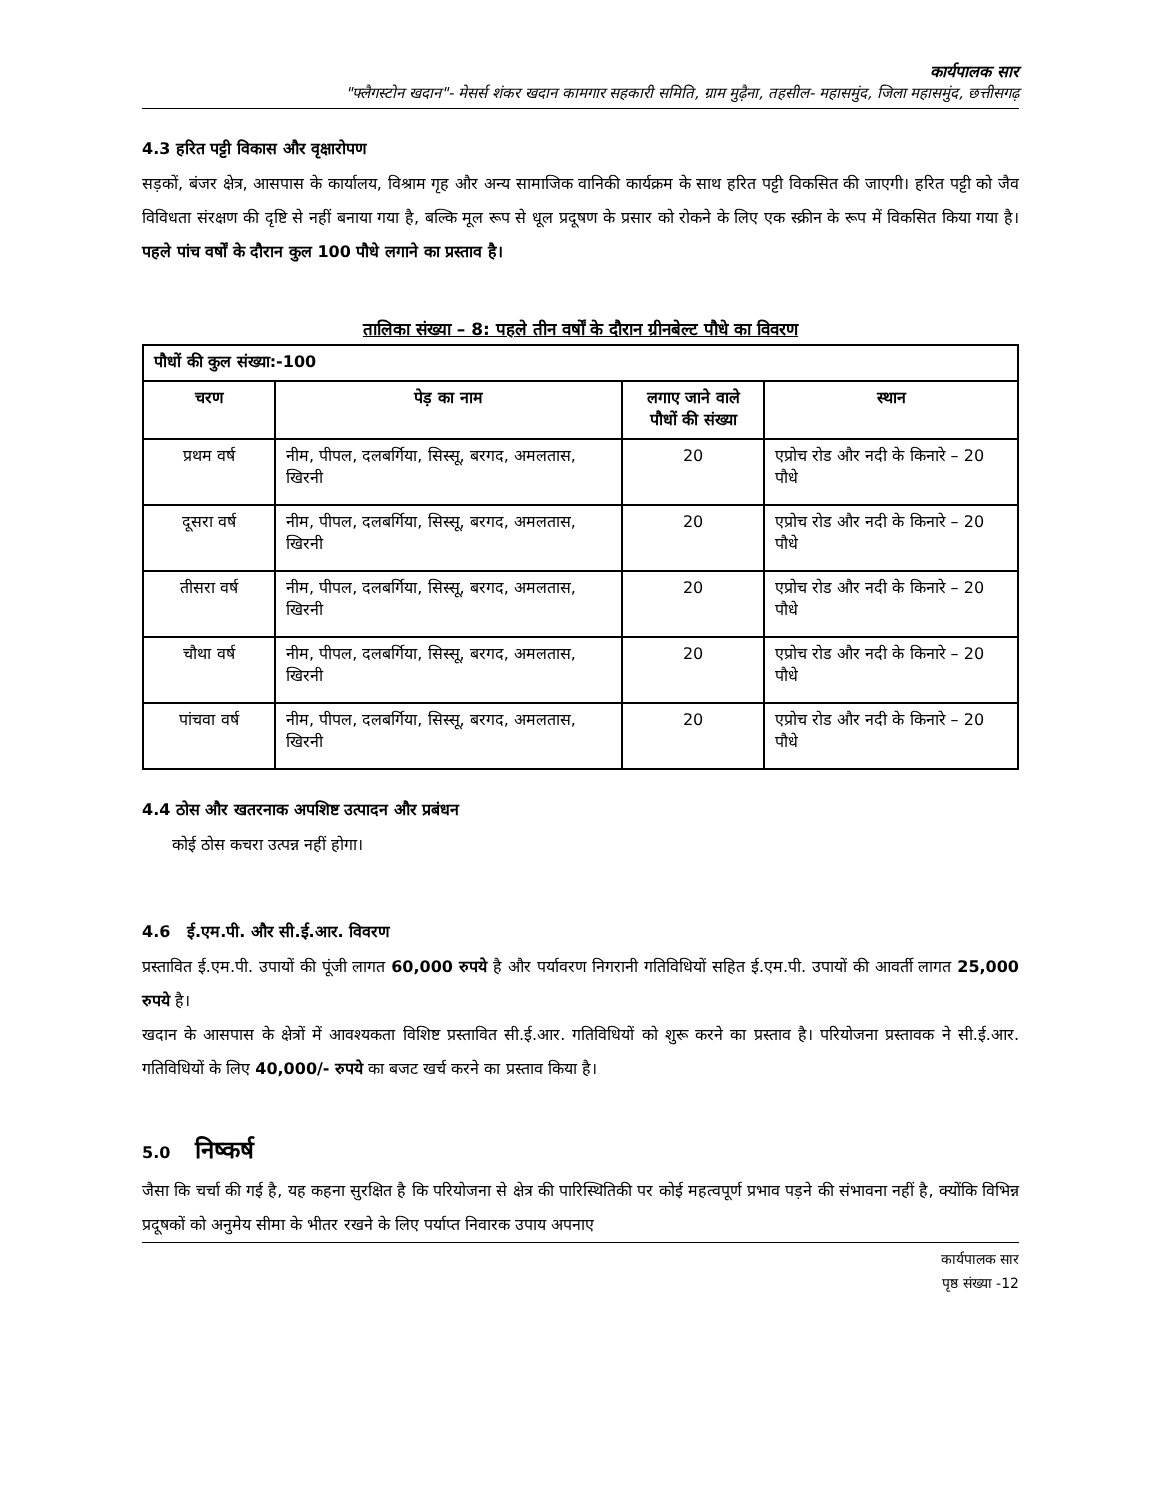कार्यपालक सार
"फ्लैगस्टोन खदान"- मेसर्स शंकर खदान कामगार सहकारी समिति, ग्राम मुढ़ैना, तहसील- महासमुंद, जिला महासमुंद, छत्तीसगढ़
4.3 हरित पट्टी विकास और वृक्षारोपण
सड़कों, बंजर क्षेत्र, आसपास के कार्यालय, विश्राम गृह और अन्य सामाजिक वानिकी कार्यक्रम के साथ हरित पट्टी विकसित की जाएगी। हरित पट्टी को जैव विविधता संरक्षण की दृष्टि से नहीं बनाया गया है, बल्कि मूल रूप से धूल प्रदूषण के प्रसार को रोकने के लिए एक स्क्रीन के रूप में विकसित किया गया है। पहले पांच वर्षों के दौरान कुल 100 पौधे लगाने का प्रस्ताव है।
तालिका संख्या – 8: पहले तीन वर्षों के दौरान ग्रीनबेल्ट पौधे का विवरण
| पौधों की कुल संख्या:-100 | | | |
| --- | --- | --- | --- |
| चरण | पेड़ का नाम | लगाए जाने वाले पौधों की संख्या | स्थान |
| प्रथम वर्ष | नीम, पीपल, दलबर्गिया, सिस्सू, बरगद, अमलतास, खिरनी | 20 | एप्रोच रोड और नदी के किनारे – 20 पौधे |
| दूसरा वर्ष | नीम, पीपल, दलबर्गिया, सिस्सू, बरगद, अमलतास, खिरनी | 20 | एप्रोच रोड और नदी के किनारे – 20 पौधे |
| तीसरा वर्ष | नीम, पीपल, दलबर्गिया, सिस्सू, बरगद, अमलतास, खिरनी | 20 | एप्रोच रोड और नदी के किनारे – 20 पौधे |
| चौथा वर्ष | नीम, पीपल, दलबर्गिया, सिस्सू, बरगद, अमलतास, खिरनी | 20 | एप्रोच रोड और नदी के किनारे – 20 पौधे |
| पांचवा वर्ष | नीम, पीपल, दलबर्गिया, सिस्सू, बरगद, अमलतास, खिरनी | 20 | एप्रोच रोड और नदी के किनारे – 20 पौधे |
4.4 ठोस और खतरनाक अपशिष्ट उत्पादन और प्रबंधन
कोई ठोस कचरा उत्पन्न नहीं होगा।
4.6 ई.एम.पी. और सी.ई.आर. विवरण
प्रस्तावित ई.एम.पी. उपायों की पूंजी लागत 60,000 रुपये है और पर्यावरण निगरानी गतिविधियों सहित ई.एम.पी. उपायों की आवर्ती लागत 25,000 रुपये है।
खदान के आसपास के क्षेत्रों में आवश्यकता विशिष्ट प्रस्तावित सी.ई.आर. गतिविधियों को शुरू करने का प्रस्ताव है। परियोजना प्रस्तावक ने सी.ई.आर. गतिविधियों के लिए 40,000/- रुपये का बजट खर्च करने का प्रस्ताव किया है।
5.0 निष्कर्ष
जैसा कि चर्चा की गई है, यह कहना सुरक्षित है कि परियोजना से क्षेत्र की पारिस्थितिकी पर कोई महत्वपूर्ण प्रभाव पड़ने की संभावना नहीं है, क्योंकि विभिन्न प्रदूषकों को अनुमेय सीमा के भीतर रखने के लिए पर्याप्त निवारक उपाय अपनाए
कार्यपालक सार
पृष्ठ संख्या -12